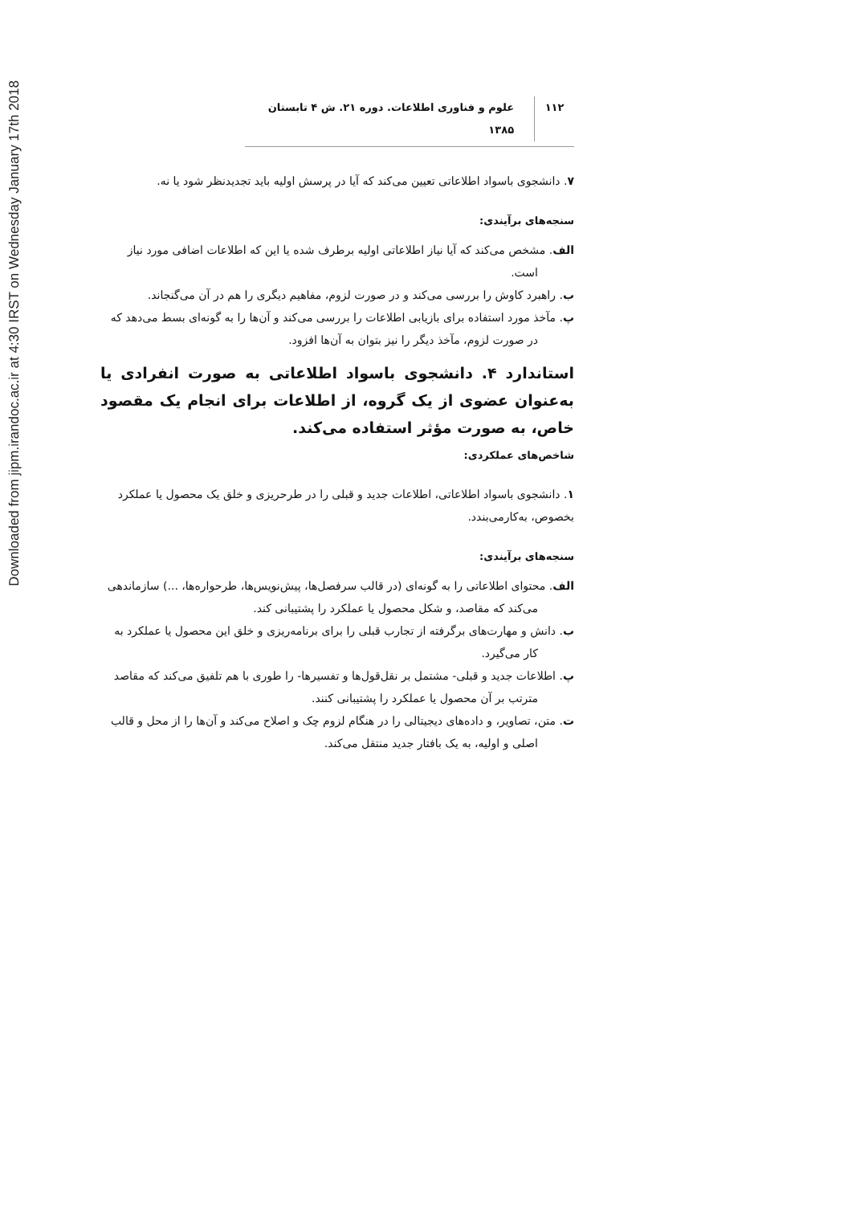Downloaded from jipm.irandoc.ac.ir at 4:30 IRST on Wednesday January 17th 2018
۱۱۲ علوم و فناوری اطلاعات. دوره ۲۱. ش ۴ تابستان ۱۳۸۵
۷. دانشجوی باسواد اطلاعاتی تعیین می‌کند که آیا در پرسش اولیه باید تجدیدنظر شود یا نه.
سنجه‌های برآیندی:
الف. مشخص می‌کند که آیا نیاز اطلاعاتی اولیه برطرف شده یا این که اطلاعات اضافی مورد نیاز است.
ب. راهبرد کاوش را بررسی می‌کند و در صورت لزوم، مفاهیم دیگری را هم در آن می‌گنجاند.
پ. مآخذ مورد استفاده برای بازیابی اطلاعات را بررسی می‌کند و آن‌ها را به گونه‌ای بسط می‌دهد که در صورت لزوم، مآخذ دیگر را نیز بتوان به آن‌ها افزود.
استاندارد ۴. دانشجوی باسواد اطلاعاتی به صورت انفرادی یا به‌عنوان عضوی از یک گروه، از اطلاعات برای انجام یک مقصود خاص، به صورت مؤثر استفاده می‌کند.
شاخص‌های عملکردی:
۱. دانشجوی باسواد اطلاعاتی، اطلاعات جدید و قبلی را در طرحریزی و خلق یک محصول یا عملکرد بخصوص، به‌کارمی‌بندد.
سنجه‌های برآیندی:
الف. محتوای اطلاعاتی را به گونه‌ای (در قالب سرفصل‌ها، پیش‌نویس‌ها، طرحواره‌ها، ...) سازماندهی می‌کند که مقاصد، و شکل محصول یا عملکرد را پشتیبانی کند.
ب. دانش و مهارت‌های برگرفته از تجارب قبلی را برای برنامه‌ریزی و خلق این محصول یا عملکرد به کار می‌گیرد.
پ. اطلاعات جدید و قبلی- مشتمل بر نقل‌قول‌ها و تفسیرها- را طوری با هم تلفیق می‌کند که مقاصد مترتب بر آن محصول یا عملکرد را پشتیبانی کنند.
ت. متن، تصاویر، و داده‌های دیجیتالی را در هنگام لزوم چک و اصلاح می‌کند و آن‌ها را از محل و قالب اصلی و اولیه، به یک بافتار جدید منتقل می‌کند.